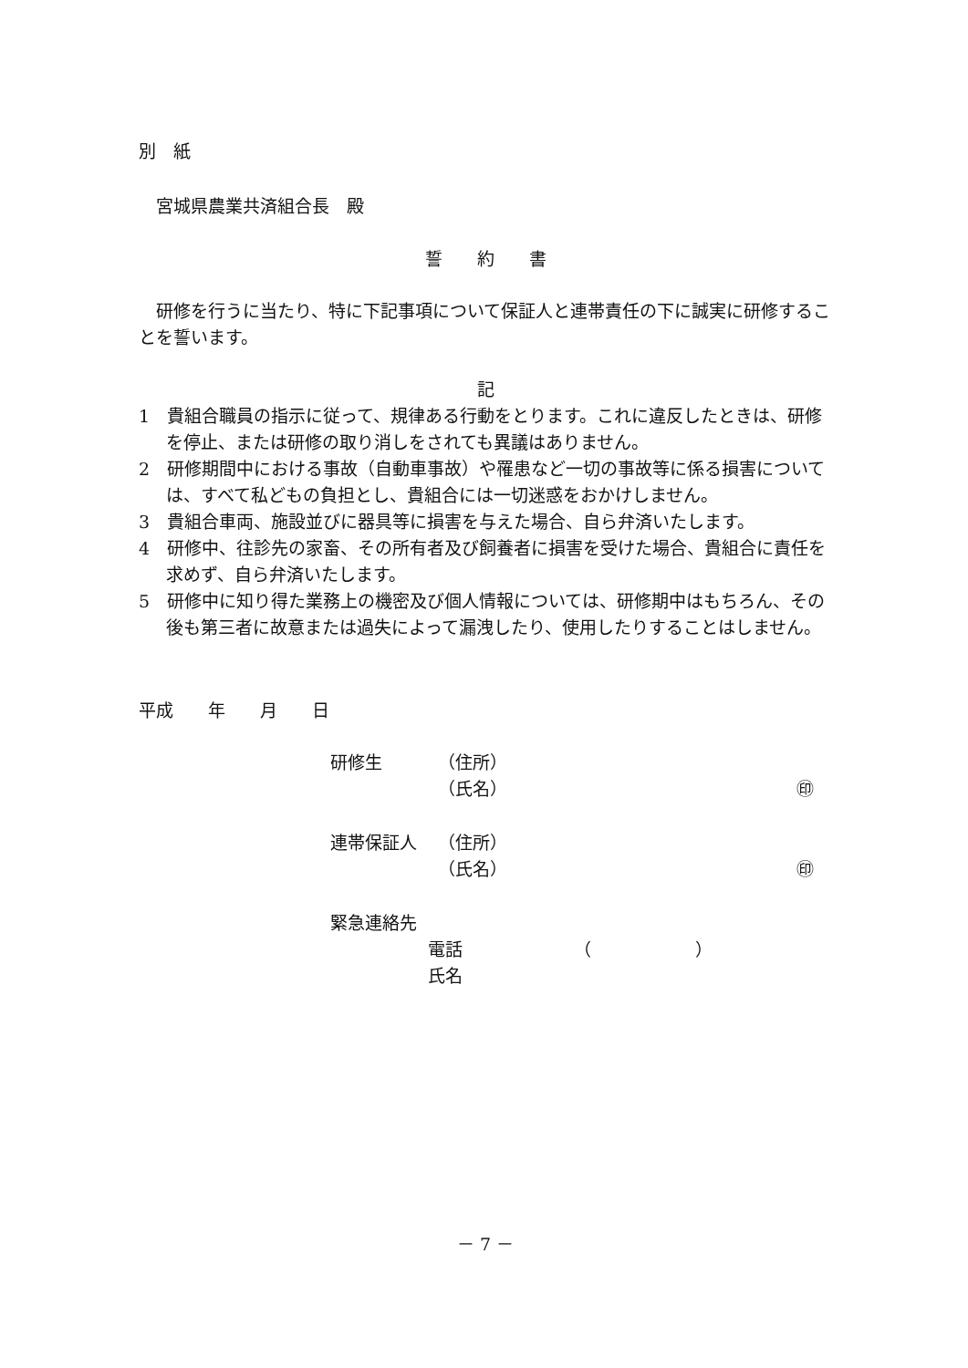別　紙
　宮城県農業共済組合長　殿
誓　　約　　書
　研修を行うに当たり、特に下記事項について保証人と連帯責任の下に誠実に研修することを誓います。
記
1　貴組合職員の指示に従って、規律ある行動をとります。これに違反したときは、研修を停止、または研修の取り消しをされても異議はありません。
2　研修期間中における事故（自動車事故）や罹患など一切の事故等に係る損害については、すべて私どもの負担とし、貴組合には一切迷惑をおかけしません。
3　貴組合車両、施設並びに器具等に損害を与えた場合、自ら弁済いたします。
4　研修中、往診先の家畜、その所有者及び飼養者に損害を受けた場合、貴組合に責任を求めず、自ら弁済いたします。
5　研修中に知り得た業務上の機密及び個人情報については、研修期中はもちろん、その後も第三者に故意または過失によって漏洩したり、使用したりすることはしません。
平成　　年　　月　　日
研修生 （住所）
（氏名） ㊞
連帯保証人 （住所）
（氏名） ㊞
緊急連絡先
電話 （　　　　　　）
氏名
－ 7 －